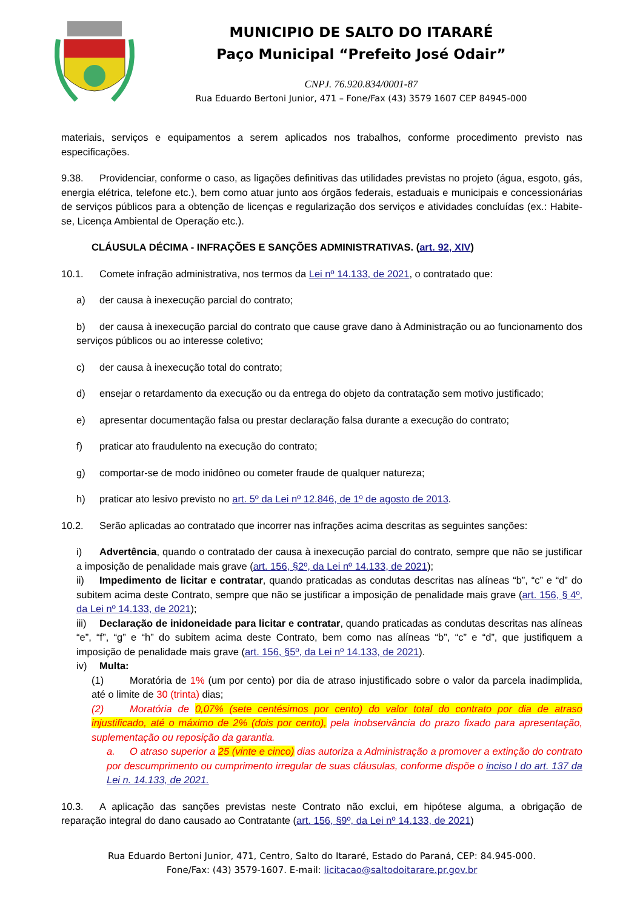MUNICIPIO DE SALTO DO ITARARÉ
Paço Municipal “Prefeito José Odair”
CNPJ. 76.920.834/0001-87
Rua Eduardo Bertoni Junior, 471 – Fone/Fax (43) 3579 1607 CEP 84945-000
materiais, serviços e equipamentos a serem aplicados nos trabalhos, conforme procedimento previsto nas especificações.
9.38. Providenciar, conforme o caso, as ligações definitivas das utilidades previstas no projeto (água, esgoto, gás, energia elétrica, telefone etc.), bem como atuar junto aos órgãos federais, estaduais e municipais e concessionárias de serviços públicos para a obtenção de licenças e regularização dos serviços e atividades concluídas (ex.: Habite-se, Licença Ambiental de Operação etc.).
CLÁUSULA DÉCIMA - INFRAÇÕES E SANÇÕES ADMINISTRATIVAS. (art. 92, XIV)
10.1. Comete infração administrativa, nos termos da Lei nº 14.133, de 2021, o contratado que:
a) der causa à inexecução parcial do contrato;
b) der causa à inexecução parcial do contrato que cause grave dano à Administração ou ao funcionamento dos serviços públicos ou ao interesse coletivo;
c) der causa à inexecução total do contrato;
d) ensejar o retardamento da execução ou da entrega do objeto da contratação sem motivo justificado;
e) apresentar documentação falsa ou prestar declaração falsa durante a execução do contrato;
f) praticar ato fraudulento na execução do contrato;
g) comportar-se de modo inidôneo ou cometer fraude de qualquer natureza;
h) praticar ato lesivo previsto no art. 5º da Lei nº 12.846, de 1º de agosto de 2013.
10.2. Serão aplicadas ao contratado que incorrer nas infrações acima descritas as seguintes sanções:
i) Advertência, quando o contratado der causa à inexecução parcial do contrato, sempre que não se justificar a imposição de penalidade mais grave (art. 156, §2º, da Lei nº 14.133, de 2021);
ii) Impedimento de licitar e contratar, quando praticadas as condutas descritas nas alíneas “b”, “c” e “d” do subitem acima deste Contrato, sempre que não se justificar a imposição de penalidade mais grave (art. 156, § 4º, da Lei nº 14.133, de 2021);
iii) Declaração de inidoneidade para licitar e contratar, quando praticadas as condutas descritas nas alíneas “e”, “f”, “g” e “h” do subitem acima deste Contrato, bem como nas alíneas “b”, “c” e “d”, que justifiquem a imposição de penalidade mais grave (art. 156, §5º, da Lei nº 14.133, de 2021).
iv) Multa:
(1) Moratória de 1% (um por cento) por dia de atraso injustificado sobre o valor da parcela inadimplida, até o limite de 30 (trinta) dias;
(2) Moratória de 0,07% (sete centésimos por cento) do valor total do contrato por dia de atraso injustificado, até o máximo de 2% (dois por cento), pela inobservância do prazo fixado para apresentação, suplementação ou reposição da garantia.
a. O atraso superior a 25 (vinte e cinco) dias autoriza a Administração a promover a extinção do contrato por descumprimento ou cumprimento irregular de suas cláusulas, conforme dispõe o inciso I do art. 137 da Lei n. 14.133, de 2021.
10.3. A aplicação das sanções previstas neste Contrato não exclui, em hipótese alguma, a obrigação de reparação integral do dano causado ao Contratante (art. 156, §9º, da Lei nº 14.133, de 2021)
Rua Eduardo Bertoni Junior, 471, Centro, Salto do Itararé, Estado do Paraná, CEP: 84.945-000.
Fone/Fax: (43) 3579-1607. E-mail: licitacao@saltodoitarare.pr.gov.br